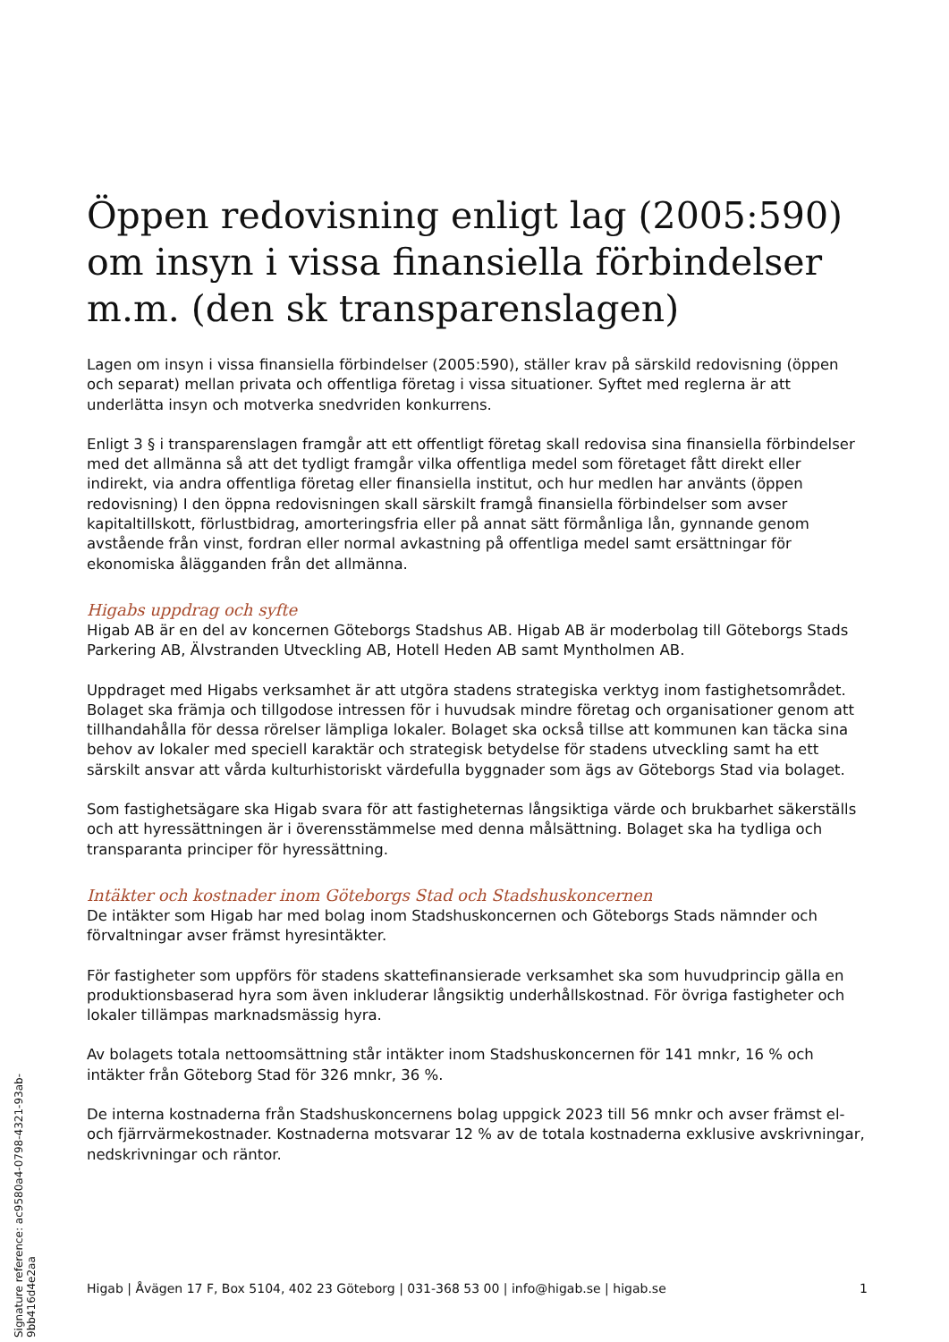Öppen redovisning enligt lag (2005:590) om insyn i vissa finansiella förbindelser m.m. (den sk transparenslagen)
Lagen om insyn i vissa finansiella förbindelser (2005:590), ställer krav på särskild redovisning (öppen och separat) mellan privata och offentliga företag i vissa situationer. Syftet med reglerna är att underlätta insyn och motverka snedvriden konkurrens.
Enligt 3 § i transparenslagen framgår att ett offentligt företag skall redovisa sina finansiella förbindelser med det allmänna så att det tydligt framgår vilka offentliga medel som företaget fått direkt eller indirekt, via andra offentliga företag eller finansiella institut, och hur medlen har använts (öppen redovisning) I den öppna redovisningen skall särskilt framgå finansiella förbindelser som avser kapitaltillskott, förlustbidrag, amorteringsfria eller på annat sätt förmånliga lån, gynnande genom avstående från vinst, fordran eller normal avkastning på offentliga medel samt ersättningar för ekonomiska ålägganden från det allmänna.
Higabs uppdrag och syfte
Higab AB är en del av koncernen Göteborgs Stadshus AB. Higab AB är moderbolag till Göteborgs Stads Parkering AB, Älvstranden Utveckling AB, Hotell Heden AB samt Myntholmen AB.
Uppdraget med Higabs verksamhet är att utgöra stadens strategiska verktyg inom fastighetsområdet. Bolaget ska främja och tillgodose intressen för i huvudsak mindre företag och organisationer genom att tillhandahålla för dessa rörelser lämpliga lokaler. Bolaget ska också tillse att kommunen kan täcka sina behov av lokaler med speciell karaktär och strategisk betydelse för stadens utveckling samt ha ett särskilt ansvar att vårda kulturhistoriskt värdefulla byggnader som ägs av Göteborgs Stad via bolaget.
Som fastighetsägare ska Higab svara för att fastigheternas långsiktiga värde och brukbarhet säkerställs och att hyressättningen är i överensstämmelse med denna målsättning. Bolaget ska ha tydliga och transparanta principer för hyressättning.
Intäkter och kostnader inom Göteborgs Stad och Stadshuskoncernen
De intäkter som Higab har med bolag inom Stadshuskoncernen och Göteborgs Stads nämnder och förvaltningar avser främst hyresintäkter.
För fastigheter som uppförs för stadens skattefinansierade verksamhet ska som huvudprincip gälla en produktionsbaserad hyra som även inkluderar långsiktig underhållskostnad. För övriga fastigheter och lokaler tillämpas marknadsmässig hyra.
Av bolagets totala nettoomsättning står intäkter inom Stadshuskoncernen för 141 mnkr, 16 % och intäkter från Göteborg Stad för 326 mnkr, 36 %.
De interna kostnaderna från Stadshuskoncernens bolag uppgick 2023 till 56 mnkr och avser främst el- och fjärrvärmekostnader. Kostnaderna motsvarar 12 % av de totala kostnaderna exklusive avskrivningar, nedskrivningar och räntor.
Higab | Åvägen 17 F, Box 5104, 402 23 Göteborg | 031-368 53 00 | info@higab.se | higab.se 1
Signature reference: ac9580a4-0798-4321-93ab-9bb416d4e2aa